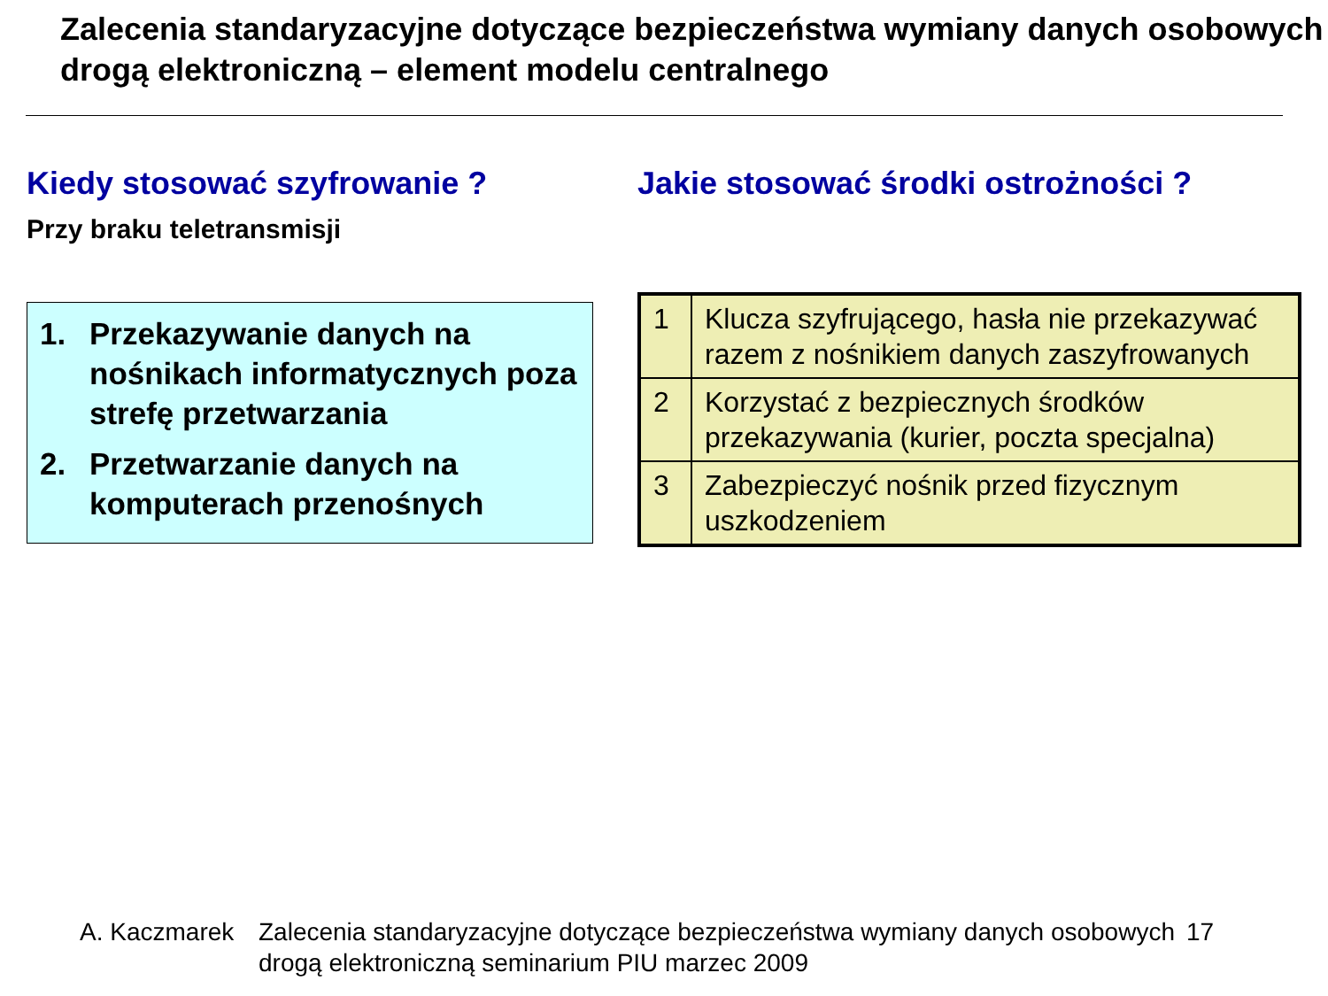Zalecenia standaryzacyjne dotyczące bezpieczeństwa wymiany danych osobowych drogą elektroniczną – element modelu centralnego
Kiedy stosować szyfrowanie ?
Przy braku teletransmisji
1. Przekazywanie danych na nośnikach informatycznych poza strefę przetwarzania
2. Przetwarzanie danych na komputerach przenośnych
Jakie stosować środki ostrożności ?
| 1 | Klucza szyfrującego, hasła nie przekazywać razem z nośnikiem danych zaszyfrowanych |
| 2 | Korzystać z bezpiecznych środków przekazywania (kurier, poczta specjalna) |
| 3 | Zabezpieczyć nośnik przed fizycznym uszkodzeniem |
A. Kaczmarek Zalecenia standaryzacyjne dotyczące bezpieczeństwa wymiany danych osobowych drogą elektroniczną seminarium PIU marzec 2009
17